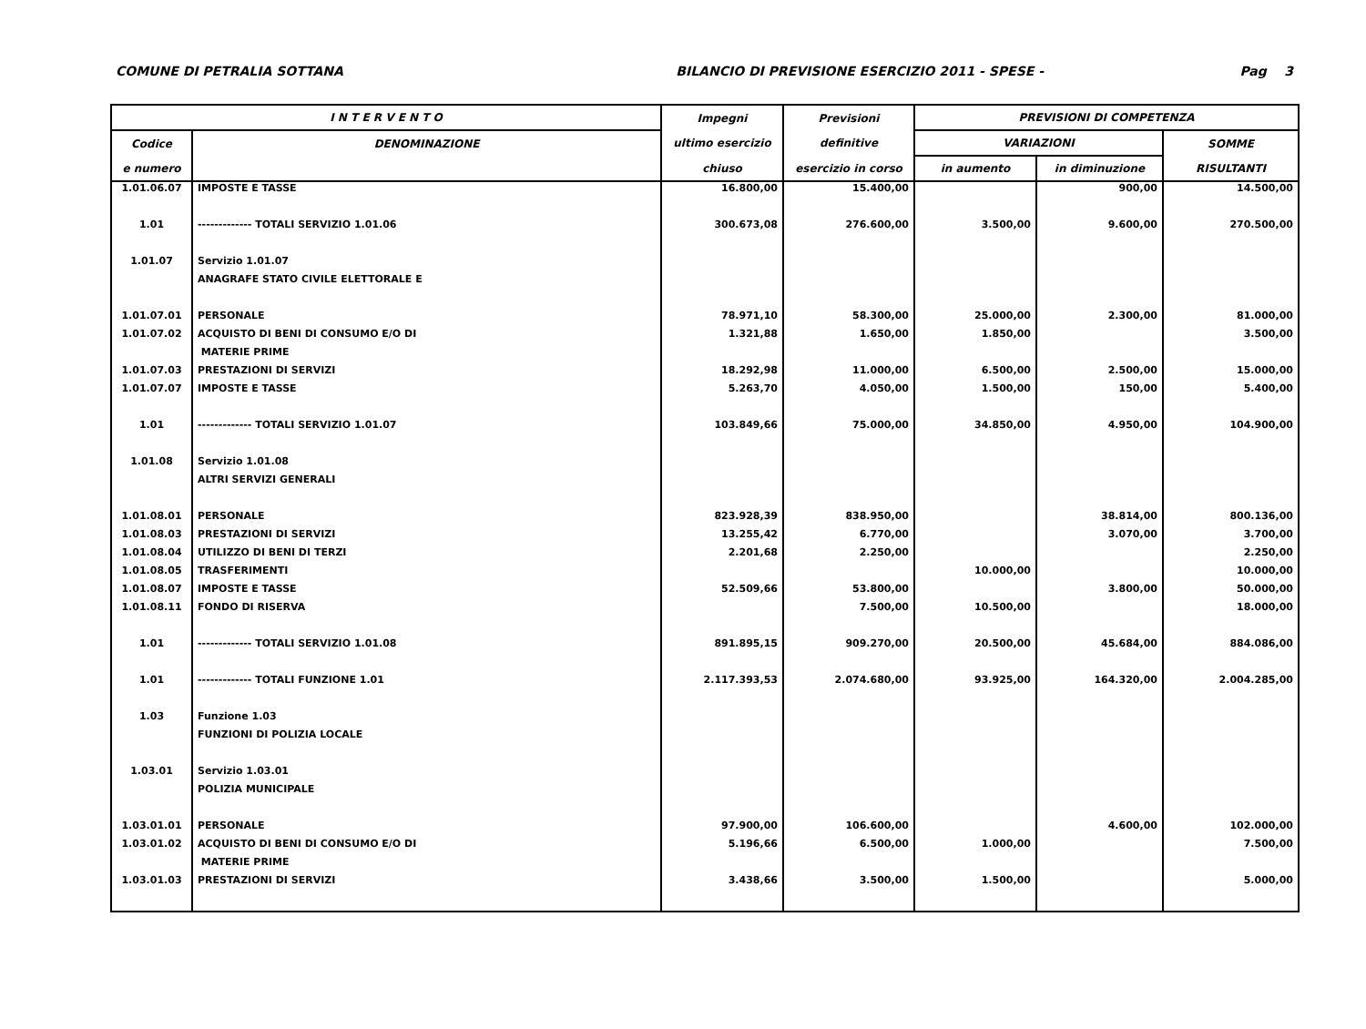COMUNE DI PETRALIA SOTTANA BILANCIO DI PREVISIONE ESERCIZIO 2011 - SPESE - Pag 3
| I N T E R V E N T O | | Impegni | Previsioni | PREVISIONI DI COMPETENZA | | |
| --- | --- | --- | --- | --- | --- | --- |
| Codice | DENOMINAZIONE | ultimo esercizio | definitive | VARIAZIONI | | SOMME |
| e numero | | chiuso | esercizio in corso | in aumento | in diminuzione | RISULTANTI |
| 1.01.06.07 | IMPOSTE E TASSE | 16.800,00 | 15.400,00 | | 900,00 | 14.500,00 |
| 1.01 | ------------- TOTALI SERVIZIO 1.01.06 | 300.673,08 | 276.600,00 | 3.500,00 | 9.600,00 | 270.500,00 |
| 1.01.07 | Servizio 1.01.07 | | | | | |
| | ANAGRAFE STATO CIVILE ELETTORALE E | | | | | |
| 1.01.07.01 | PERSONALE | 78.971,10 | 58.300,00 | 25.000,00 | 2.300,00 | 81.000,00 |
| 1.01.07.02 | ACQUISTO DI BENI DI CONSUMO E/O DI | 1.321,88 | 1.650,00 | 1.850,00 | | 3.500,00 |
| | MATERIE PRIME | | | | | |
| 1.01.07.03 | PRESTAZIONI DI SERVIZI | 18.292,98 | 11.000,00 | 6.500,00 | 2.500,00 | 15.000,00 |
| 1.01.07.07 | IMPOSTE E TASSE | 5.263,70 | 4.050,00 | 1.500,00 | 150,00 | 5.400,00 |
| 1.01 | ------------- TOTALI SERVIZIO 1.01.07 | 103.849,66 | 75.000,00 | 34.850,00 | 4.950,00 | 104.900,00 |
| 1.01.08 | Servizio 1.01.08 | | | | | |
| | ALTRI SERVIZI GENERALI | | | | | |
| 1.01.08.01 | PERSONALE | 823.928,39 | 838.950,00 | | 38.814,00 | 800.136,00 |
| 1.01.08.03 | PRESTAZIONI DI SERVIZI | 13.255,42 | 6.770,00 | | 3.070,00 | 3.700,00 |
| 1.01.08.04 | UTILIZZO DI BENI DI TERZI | 2.201,68 | 2.250,00 | | | 2.250,00 |
| 1.01.08.05 | TRASFERIMENTI | | | 10.000,00 | | 10.000,00 |
| 1.01.08.07 | IMPOSTE E TASSE | 52.509,66 | 53.800,00 | | 3.800,00 | 50.000,00 |
| 1.01.08.11 | FONDO DI RISERVA | | 7.500,00 | 10.500,00 | | 18.000,00 |
| 1.01 | ------------- TOTALI SERVIZIO 1.01.08 | 891.895,15 | 909.270,00 | 20.500,00 | 45.684,00 | 884.086,00 |
| 1.01 | ------------- TOTALI FUNZIONE 1.01 | 2.117.393,53 | 2.074.680,00 | 93.925,00 | 164.320,00 | 2.004.285,00 |
| 1.03 | Funzione 1.03 | | | | | |
| | FUNZIONI DI POLIZIA LOCALE | | | | | |
| 1.03.01 | Servizio 1.03.01 | | | | | |
| | POLIZIA MUNICIPALE | | | | | |
| 1.03.01.01 | PERSONALE | 97.900,00 | 106.600,00 | | 4.600,00 | 102.000,00 |
| 1.03.01.02 | ACQUISTO DI BENI DI CONSUMO E/O DI | 5.196,66 | 6.500,00 | 1.000,00 | | 7.500,00 |
| | MATERIE PRIME | | | | | |
| 1.03.01.03 | PRESTAZIONI DI SERVIZI | 3.438,66 | 3.500,00 | 1.500,00 | | 5.000,00 |